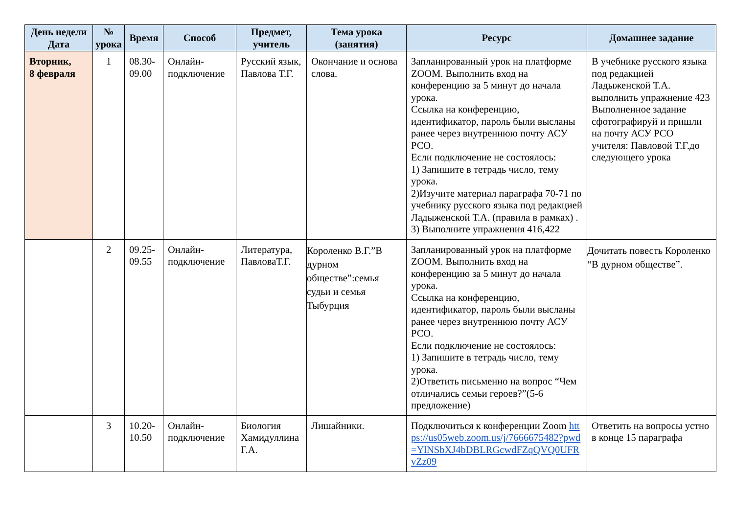| День недели Дата | № урока | Время | Способ | Предмет, учитель | Тема урока (занятия) | Ресурс | Домашнее задание |
| --- | --- | --- | --- | --- | --- | --- | --- |
| Вторник, 8 февраля | 1 | 08.30-09.00 | Онлайн-подключение | Русский язык, Павлова Т.Г. | Окончание и основа слова. | Запланированный урок на платформе ZOOM. Выполнить вход на конференцию за 5 минут до начала урока. Ссылка на конференцию, идентификатор, пароль были высланы ранее через внутреннюю почту АСУ РСО. Если подключение не состоялось: 1) Запишите в тетрадь число, тему урока. 2)Изучите материал параграфа 70-71 по учебнику русского языка под редакцией Ладыженской Т.А. (правила в рамках) . 3) Выполните упражнения 416,422 | В учебнике русского языка под редакцией Ладыженской Т.А. выполнить упражнение 423 Выполненное задание сфотографируй и пришли на почту АСУ РСО учителя: Павловой Т.Г.до следующего урока |
| | 2 | 09.25-09.55 | Онлайн-подключение | Литература, ПавловаТ.Г. | Короленко В.Г.”В дурном обществе”:семья судьи и семья Тыбурция | Запланированный урок на платформе ZOOM. Выполнить вход на конференцию за 5 минут до начала урока. Ссылка на конференцию, идентификатор, пароль были высланы ранее через внутреннюю почту АСУ РСО. Если подключение не состоялось: 1) Запишите в тетрадь число, тему урока. 2)Ответить письменно на вопрос “Чем отличались семьи героев?”(5-6 предложение) | Дочитать повесть Короленко “В дурном обществе”. |
| | 3 | 10.20-10.50 | Онлайн-подключение | Биология Хамидуллина Г.А. | Лишайники. | Подключиться к конференции Zoom https://us05web.zoom.us/j/7666675482?pwd=YlNSbXJ4bDBLRGcwdFZqQVQ0UFRvZz09 | Ответить на вопросы устно в конце 15 параграфа |